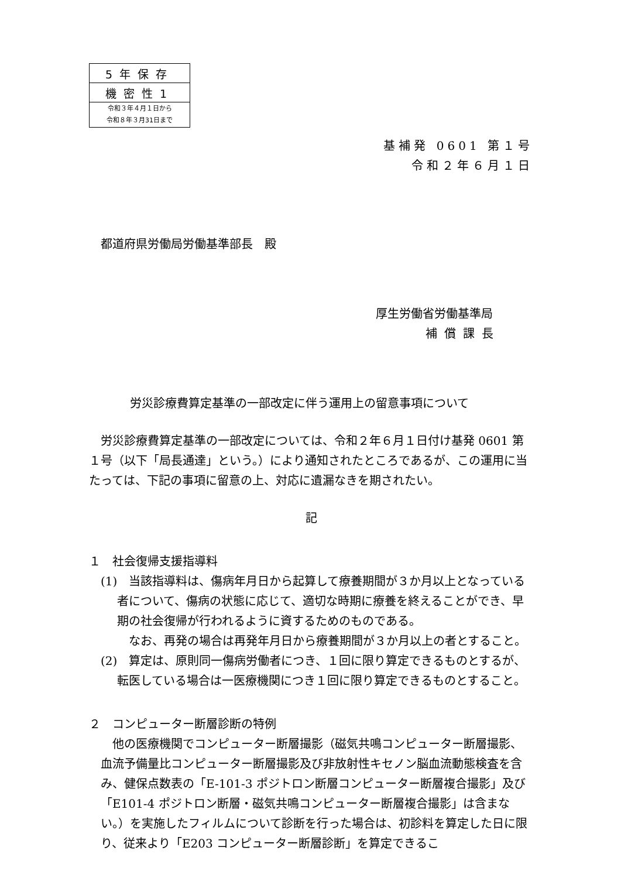| 5年保存 |
| 機密性1 |
| 令和３年４月１日から 令和８年３月31日まで |
基補発 0601 第１号
令和２年６月１日
都道府県労働局労働基準部長　殿
厚生労働省労働基準局
補償課長
労災診療費算定基準の一部改定に伴う運用上の留意事項について
労災診療費算定基準の一部改定については、令和２年６月１日付け基発 0601 第１号（以下「局長通達」という。）により通知されたところであるが、この運用に当たっては、下記の事項に留意の上、対応に遺漏なきを期されたい。
記
１　社会復帰支援指導料
(1)　当該指導料は、傷病年月日から起算して療養期間が３か月以上となっている者について、傷病の状態に応じて、適切な時期に療養を終えることができ、早期の社会復帰が行われるように資するためのものである。
なお、再発の場合は再発年月日から療養期間が３か月以上の者とすること。
(2)　算定は、原則同一傷病労働者につき、１回に限り算定できるものとするが、転医している場合は一医療機関につき１回に限り算定できるものとすること。
２　コンピューター断層診断の特例
他の医療機関でコンピューター断層撮影（磁気共鳴コンピューター断層撮影、血流予備量比コンピューター断層撮影及び非放射性キセノン脳血流動態検査を含み、健保点数表の「E-101-3 ポジトロン断層コンピューター断層複合撮影」及び「E101-4 ポジトロン断層・磁気共鳴コンピューター断層複合撮影」は含まない。）を実施したフィルムについて診断を行った場合は、初診料を算定した日に限り、従来より「E203 コンピューター断層診断」を算定できるこ